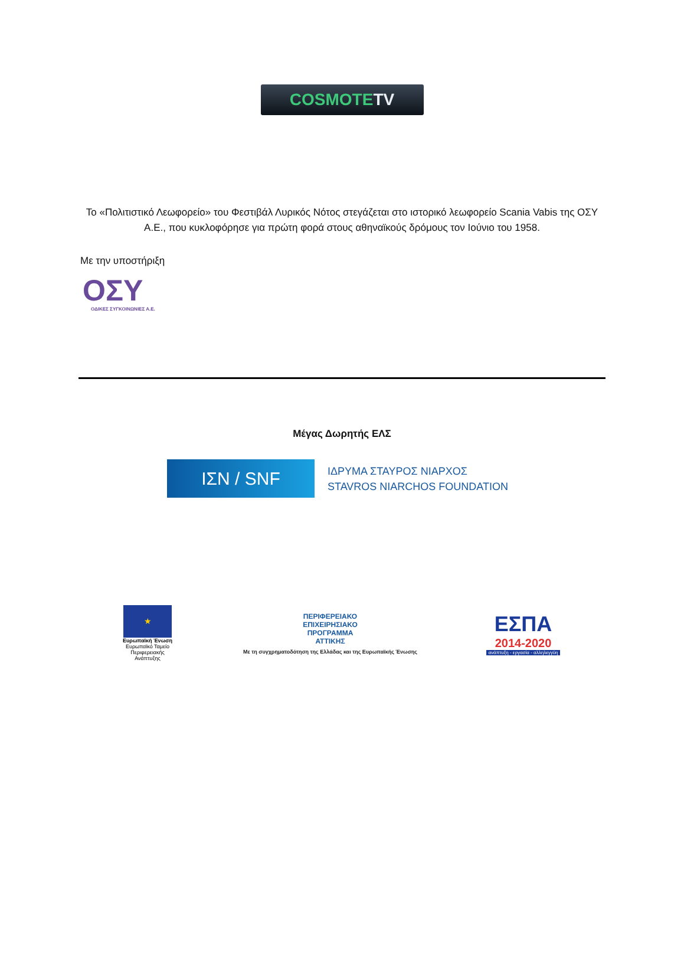COSMOTETV
Το «Πολιτιστικό Λεωφορείο» του Φεστιβάλ Λυρικός Νότος στεγάζεται στο ιστορικό λεωφορείο Scania Vabis της ΟΣΥ Α.Ε., που κυκλοφόρησε για πρώτη φορά στους αθηναϊκούς δρόμους τον Ιούνιο του 1958.
Με την υποστήριξη
ΟΣΥ
ΟΔΙΚΕΣ ΣΥΓΚΟΙΝΩΝΙΕΣ Α.Ε.
Μέγας Δωρητής ΕΛΣ
ΙΣΝ / SNF
ΙΔΡΥΜΑ ΣΤΑΥΡΟΣ ΝΙΑΡΧΟΣ
STAVROS NIARCHOS FOUNDATION
★
Ευρωπαϊκή Ένωση
Ευρωπαϊκό Ταμείο Περιφερειακής Ανάπτυξης
ΠΕΡΙΦΕΡΕΙΑΚΟ
ΕΠΙΧΕΙΡΗΣΙΑΚΟ
ΠΡΟΓΡΑΜΜΑ
ΑΤΤΙΚΗΣ
Με τη συγχρηματοδότηση της Ελλάδας και της Ευρωπαϊκής Ένωσης
ΕΣΠΑ
2014-2020
ανάπτυξη - εργασία - αλληλεγγύη